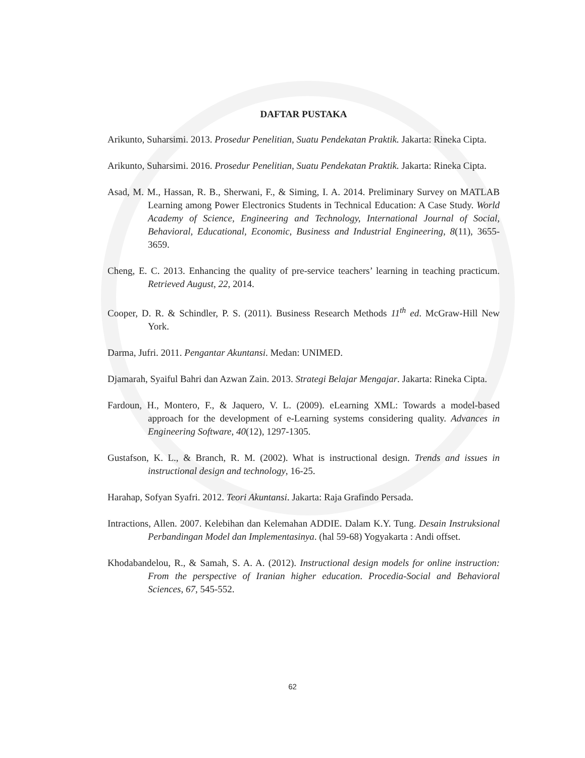DAFTAR PUSTAKA
Arikunto, Suharsimi. 2013. Prosedur Penelitian, Suatu Pendekatan Praktik. Jakarta: Rineka Cipta.
Arikunto, Suharsimi. 2016. Prosedur Penelitian, Suatu Pendekatan Praktik. Jakarta: Rineka Cipta.
Asad, M. M., Hassan, R. B., Sherwani, F., & Siming, I. A. 2014. Preliminary Survey on MATLAB Learning among Power Electronics Students in Technical Education: A Case Study. World Academy of Science, Engineering and Technology, International Journal of Social, Behavioral, Educational, Economic, Business and Industrial Engineering, 8(11), 3655-3659.
Cheng, E. C. 2013. Enhancing the quality of pre-service teachers’ learning in teaching practicum. Retrieved August, 22, 2014.
Cooper, D. R. & Schindler, P. S. (2011). Business Research Methods 11<sup>th</sup> ed. McGraw-Hill New York.
Darma, Jufri. 2011. Pengantar Akuntansi. Medan: UNIMED.
Djamarah, Syaiful Bahri dan Azwan Zain. 2013. Strategi Belajar Mengajar. Jakarta: Rineka Cipta.
Fardoun, H., Montero, F., & Jaquero, V. L. (2009). eLearning XML: Towards a model-based approach for the development of e-Learning systems considering quality. Advances in Engineering Software, 40(12), 1297-1305.
Gustafson, K. L., & Branch, R. M. (2002). What is instructional design. Trends and issues in instructional design and technology, 16-25.
Harahap, Sofyan Syafri. 2012. Teori Akuntansi. Jakarta: Raja Grafindo Persada.
Intractions, Allen. 2007. Kelebihan dan Kelemahan ADDIE. Dalam K.Y. Tung. Desain Instruksional Perbandingan Model dan Implementasinya. (hal 59-68) Yogyakarta : Andi offset.
Khodabandelou, R., & Samah, S. A. A. (2012). Instructional design models for online instruction: From the perspective of Iranian higher education. Procedia-Social and Behavioral Sciences, 67, 545-552.
62